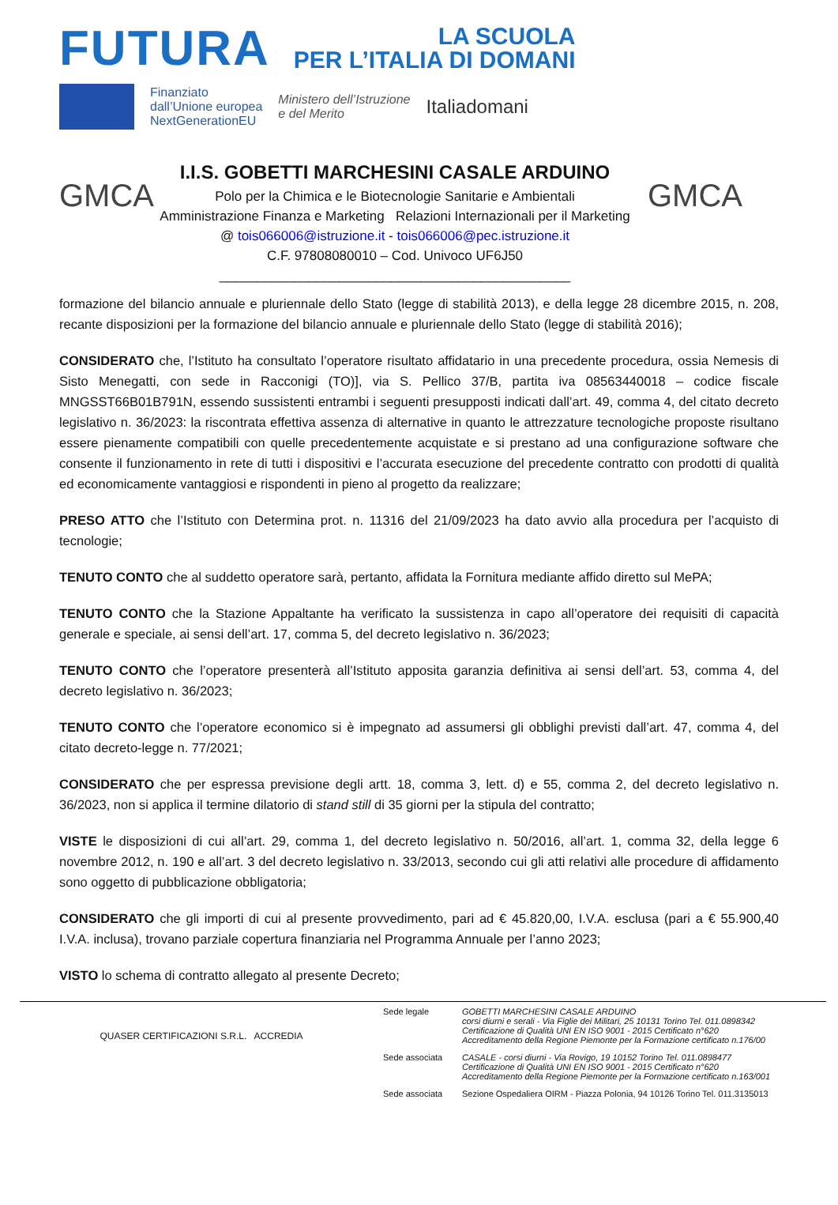FUTURA
LA SCUOLA
PER L’ITALIA DI DOMANI
Finanziato
dall’Unione europea
NextGenerationEU
Ministero dell’Istruzione
e del Merito
Italiadomani
GMCA
I.I.S. GOBETTI MARCHESINI CASALE ARDUINO
Polo per la Chimica e le Biotecnologie Sanitarie e Ambientali
Amministrazione Finanza e Marketing Relazioni Internazionali per il Marketing
@ tois066006@istruzione.it - tois066006@pec.istruzione.it
C.F. 97808080010 – Cod. Univoco UF6J50
_______________________________________________
GMCA
formazione del bilancio annuale e pluriennale dello Stato (legge di stabilità 2013), e della legge 28 dicembre 2015, n. 208, recante disposizioni per la formazione del bilancio annuale e pluriennale dello Stato (legge di stabilità 2016);
CONSIDERATO che, l’Istituto ha consultato l’operatore risultato affidatario in una precedente procedura, ossia Nemesis di Sisto Menegatti, con sede in Racconigi (TO)], via S. Pellico 37/B, partita iva 08563440018 – codice fiscale MNGSST66B01B791N, essendo sussistenti entrambi i seguenti presupposti indicati dall’art. 49, comma 4, del citato decreto legislativo n. 36/2023: la riscontrata effettiva assenza di alternative in quanto le attrezzature tecnologiche proposte risultano essere pienamente compatibili con quelle precedentemente acquistate e si prestano ad una configurazione software che consente il funzionamento in rete di tutti i dispositivi e l’accurata esecuzione del precedente contratto con prodotti di qualità ed economicamente vantaggiosi e rispondenti in pieno al progetto da realizzare;
PRESO ATTO che l’Istituto con Determina prot. n. 11316 del 21/09/2023 ha dato avvio alla procedura per l’acquisto di tecnologie;
TENUTO CONTO che al suddetto operatore sarà, pertanto, affidata la Fornitura mediante affido diretto sul MePA;
TENUTO CONTO che la Stazione Appaltante ha verificato la sussistenza in capo all’operatore dei requisiti di capacità generale e speciale, ai sensi dell’art. 17, comma 5, del decreto legislativo n. 36/2023;
TENUTO CONTO che l’operatore presenterà all’Istituto apposita garanzia definitiva ai sensi dell’art. 53, comma 4, del decreto legislativo n. 36/2023;
TENUTO CONTO che l’operatore economico si è impegnato ad assumersi gli obblighi previsti dall’art. 47, comma 4, del citato decreto-legge n. 77/2021;
CONSIDERATO che per espressa previsione degli artt. 18, comma 3, lett. d) e 55, comma 2, del decreto legislativo n. 36/2023, non si applica il termine dilatorio di stand still di 35 giorni per la stipula del contratto;
VISTE le disposizioni di cui all’art. 29, comma 1, del decreto legislativo n. 50/2016, all’art. 1, comma 32, della legge 6 novembre 2012, n. 190 e all’art. 3 del decreto legislativo n. 33/2013, secondo cui gli atti relativi alle procedure di affidamento sono oggetto di pubblicazione obbligatoria;
CONSIDERATO che gli importi di cui al presente provvedimento, pari ad € 45.820,00, I.V.A. esclusa (pari a € 55.900,40 I.V.A. inclusa), trovano parziale copertura finanziaria nel Programma Annuale per l’anno 2023;
VISTO lo schema di contratto allegato al presente Decreto;
QUASER CERTIFICAZIONI S.R.L. ACCREDIA
Sede legale GOBETTI MARCHESINI CASALE ARDUINO
corsi diurni e serali - Via Figlie dei Militari, 25 10131 Torino Tel. 011.0898342
Certificazione di Qualità UNI EN ISO 9001 - 2015 Certificato n°620
Accreditamento della Regione Piemonte per la Formazione certificato n.176/00
Sede associata CASALE - corsi diurni - Via Rovigo, 19 10152 Torino Tel. 011.0898477
Certificazione di Qualità UNI EN ISO 9001 - 2015 Certificato n°620
Accreditamento della Regione Piemonte per la Formazione certificato n.163/001
Sede associata Sezione Ospedaliera OIRM - Piazza Polonia, 94 10126 Torino Tel. 011.3135013